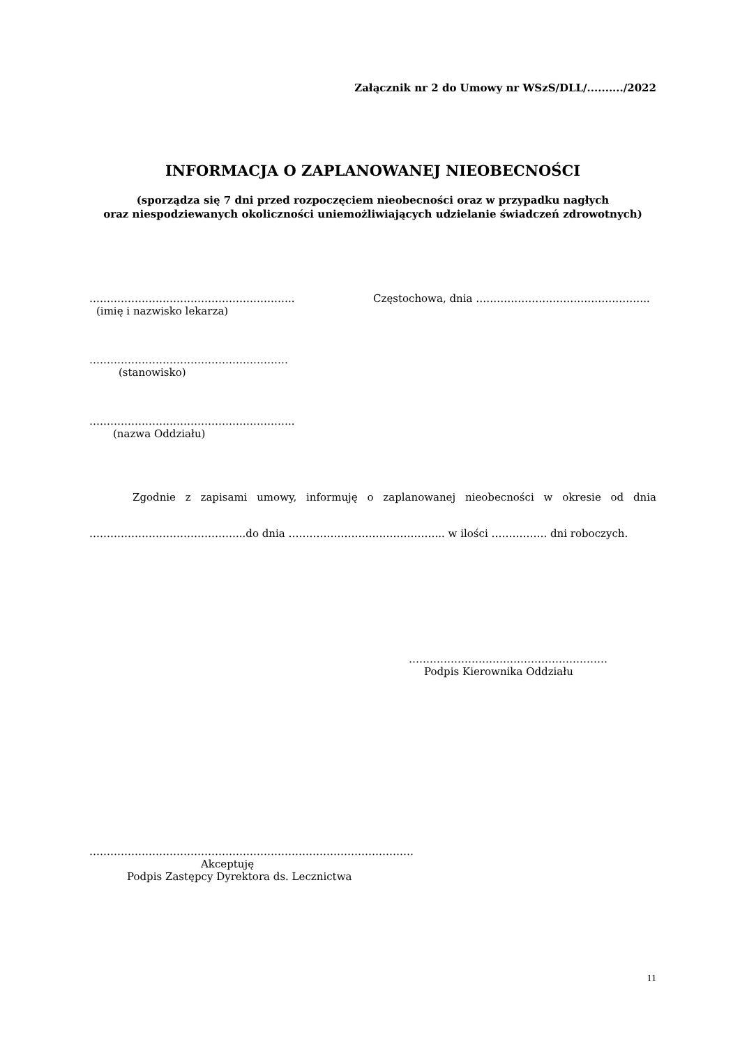Załącznik nr 2 do Umowy nr WSzS/DLL/........../2022
INFORMACJA O ZAPLANOWANEJ NIEOBECNOŚCI
(sporządza się 7 dni przed rozpoczęciem nieobecności oraz w przypadku nagłych
oraz niespodziewanych okoliczności uniemożliwiających udzielanie świadczeń zdrowotnych)
…………………………………………………..
(imię i nazwisko lekarza)
Częstochowa, dnia …………………………………………..
…………………………………………………
(stanowisko)
…………………………………………………..
(nazwa Oddziału)
Zgodnie z zapisami umowy, informuję o zaplanowanej nieobecności w okresie od dnia ……………………………………...do dnia ……………………………………... w ilości ……………. dni roboczych.
…………………………………………………
Podpis Kierownika Oddziału
…………………………………………………………………………………
Akceptuję
Podpis Zastępcy Dyrektora ds. Lecznictwa
11